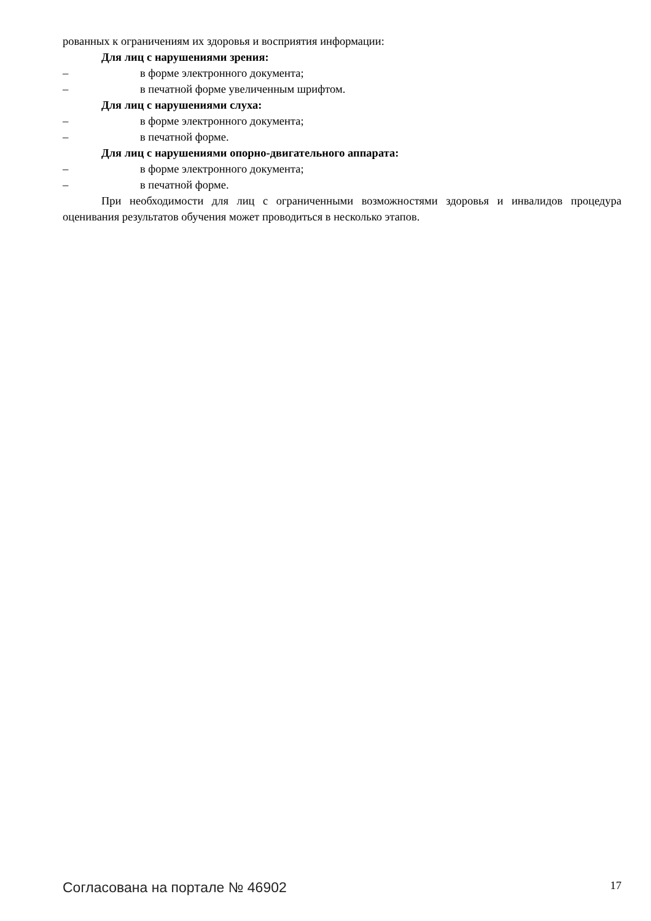рованных к ограничениям их здоровья и восприятия информации:
Для лиц с нарушениями зрения:
– в форме электронного документа;
– в печатной форме увеличенным шрифтом.
Для лиц с нарушениями слуха:
– в форме электронного документа;
– в печатной форме.
Для лиц с нарушениями опорно-двигательного аппарата:
– в форме электронного документа;
– в печатной форме.
При необходимости для лиц с ограниченными возможностями здоровья и инвалидов процедура оценивания результатов обучения может проводиться в несколько этапов.
Согласована на портале № 46902 17